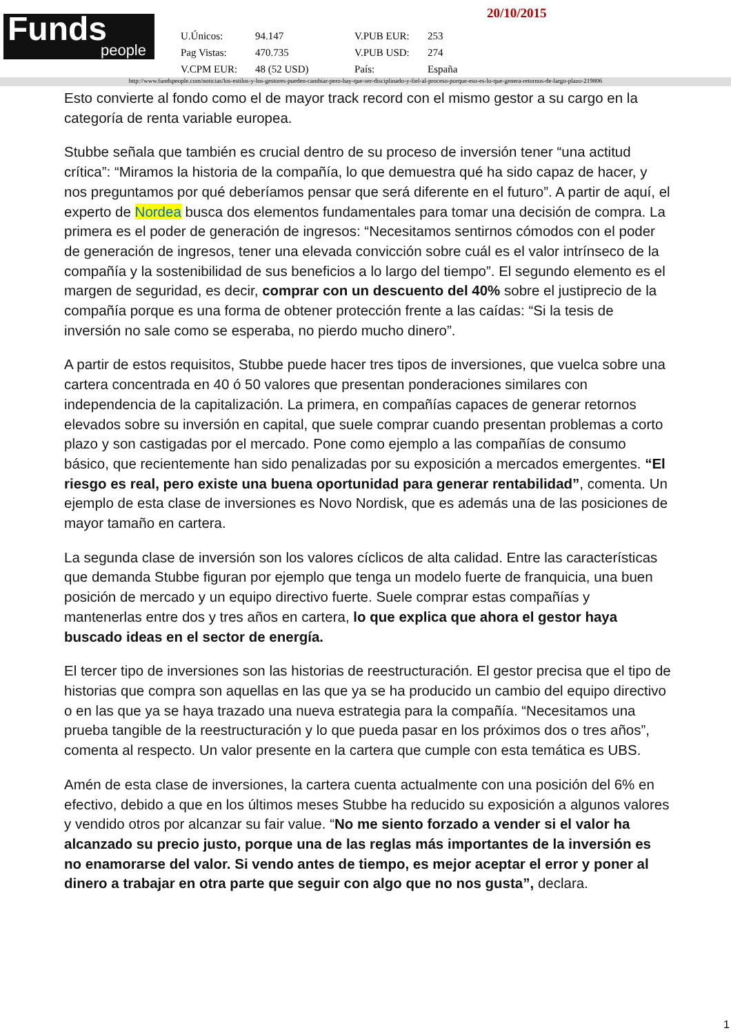20/10/2015
Funds
people
| U.Únicos: | 94.147 | V.PUB EUR: | 253 |
| Pag Vistas: | 470.735 | V.PUB USD: | 274 |
| V.CPM EUR: | 48 (52 USD) | País: | España |
http://www.fundspeople.com/noticias/los-estilos-y-los-gestores-pueden-cambiar-pero-hay-que-ser-disciplinado-y-fiel-al-proceso-porque-eso-es-lo-que-genera-retornos-de-largo-plazo-219806
Esto convierte al fondo como el de mayor track record con el mismo gestor a su cargo en la categoría de renta variable europea.
Stubbe señala que también es crucial dentro de su proceso de inversión tener “una actitud crítica”: “Miramos la historia de la compañía, lo que demuestra qué ha sido capaz de hacer, y nos preguntamos por qué deberíamos pensar que será diferente en el futuro”. A partir de aquí, el experto de Nordea busca dos elementos fundamentales para tomar una decisión de compra. La primera es el poder de generación de ingresos: “Necesitamos sentirnos cómodos con el poder de generación de ingresos, tener una elevada convicción sobre cuál es el valor intrínseco de la compañía y la sostenibilidad de sus beneficios a lo largo del tiempo”. El segundo elemento es el margen de seguridad, es decir, comprar con un descuento del 40% sobre el justiprecio de la compañía porque es una forma de obtener protección frente a las caídas: “Si la tesis de inversión no sale como se esperaba, no pierdo mucho dinero”.
A partir de estos requisitos, Stubbe puede hacer tres tipos de inversiones, que vuelca sobre una cartera concentrada en 40 ó 50 valores que presentan ponderaciones similares con independencia de la capitalización. La primera, en compañías capaces de generar retornos elevados sobre su inversión en capital, que suele comprar cuando presentan problemas a corto plazo y son castigadas por el mercado. Pone como ejemplo a las compañías de consumo básico, que recientemente han sido penalizadas por su exposición a mercados emergentes. “El riesgo es real, pero existe una buena oportunidad para generar rentabilidad”, comenta. Un ejemplo de esta clase de inversiones es Novo Nordisk, que es además una de las posiciones de mayor tamaño en cartera.
La segunda clase de inversión son los valores cíclicos de alta calidad. Entre las características que demanda Stubbe figuran por ejemplo que tenga un modelo fuerte de franquicia, una buen posición de mercado y un equipo directivo fuerte. Suele comprar estas compañías y mantenerlas entre dos y tres años en cartera, lo que explica que ahora el gestor haya buscado ideas en el sector de energía.
El tercer tipo de inversiones son las historias de reestructuración. El gestor precisa que el tipo de historias que compra son aquellas en las que ya se ha producido un cambio del equipo directivo o en las que ya se haya trazado una nueva estrategia para la compañía. “Necesitamos una prueba tangible de la reestructuración y lo que pueda pasar en los próximos dos o tres años”, comenta al respecto. Un valor presente en la cartera que cumple con esta temática es UBS.
Amén de esta clase de inversiones, la cartera cuenta actualmente con una posición del 6% en efectivo, debido a que en los últimos meses Stubbe ha reducido su exposición a algunos valores y vendido otros por alcanzar su fair value. “No me siento forzado a vender si el valor ha alcanzado su precio justo, porque una de las reglas más importantes de la inversión es no enamorarse del valor. Si vendo antes de tiempo, es mejor aceptar el error y poner al dinero a trabajar en otra parte que seguir con algo que no nos gusta”, declara.
1